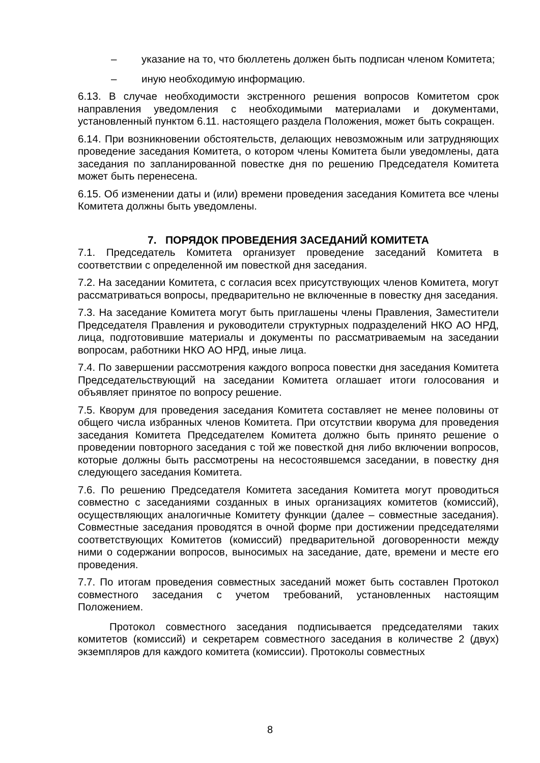– указание на то, что бюллетень должен быть подписан членом Комитета;
– иную необходимую информацию.
6.13. В случае необходимости экстренного решения вопросов Комитетом срок направления уведомления с необходимыми материалами и документами, установленный пунктом 6.11. настоящего раздела Положения, может быть сокращен.
6.14. При возникновении обстоятельств, делающих невозможным или затрудняющих проведение заседания Комитета, о котором члены Комитета были уведомлены, дата заседания по запланированной повестке дня по решению Председателя Комитета может быть перенесена.
6.15. Об изменении даты и (или) времени проведения заседания Комитета все члены Комитета должны быть уведомлены.
7. ПОРЯДОК ПРОВЕДЕНИЯ ЗАСЕДАНИЙ КОМИТЕТА
7.1. Председатель Комитета организует проведение заседаний Комитета в соответствии с определенной им повесткой дня заседания.
7.2. На заседании Комитета, с согласия всех присутствующих членов Комитета, могут рассматриваться вопросы, предварительно не включенные в повестку дня заседания.
7.3. На заседание Комитета могут быть приглашены члены Правления, Заместители Председателя Правления и руководители структурных подразделений НКО АО НРД, лица, подготовившие материалы и документы по рассматриваемым на заседании вопросам, работники НКО АО НРД, иные лица.
7.4. По завершении рассмотрения каждого вопроса повестки дня заседания Комитета Председательствующий на заседании Комитета оглашает итоги голосования и объявляет принятое по вопросу решение.
7.5. Кворум для проведения заседания Комитета составляет не менее половины от общего числа избранных членов Комитета. При отсутствии кворума для проведения заседания Комитета Председателем Комитета должно быть принято решение о проведении повторного заседания с той же повесткой дня либо включении вопросов, которые должны быть рассмотрены на несостоявшемся заседании, в повестку дня следующего заседания Комитета.
7.6. По решению Председателя Комитета заседания Комитета могут проводиться совместно с заседаниями созданных в иных организациях комитетов (комиссий), осуществляющих аналогичные Комитету функции (далее – совместные заседания). Совместные заседания проводятся в очной форме при достижении председателями соответствующих Комитетов (комиссий) предварительной договоренности между ними о содержании вопросов, выносимых на заседание, дате, времени и месте его проведения.
7.7. По итогам проведения совместных заседаний может быть составлен Протокол совместного заседания с учетом требований, установленных настоящим Положением.
Протокол совместного заседания подписывается председателями таких комитетов (комиссий) и секретарем совместного заседания в количестве 2 (двух) экземпляров для каждого комитета (комиссии). Протоколы совместных
8